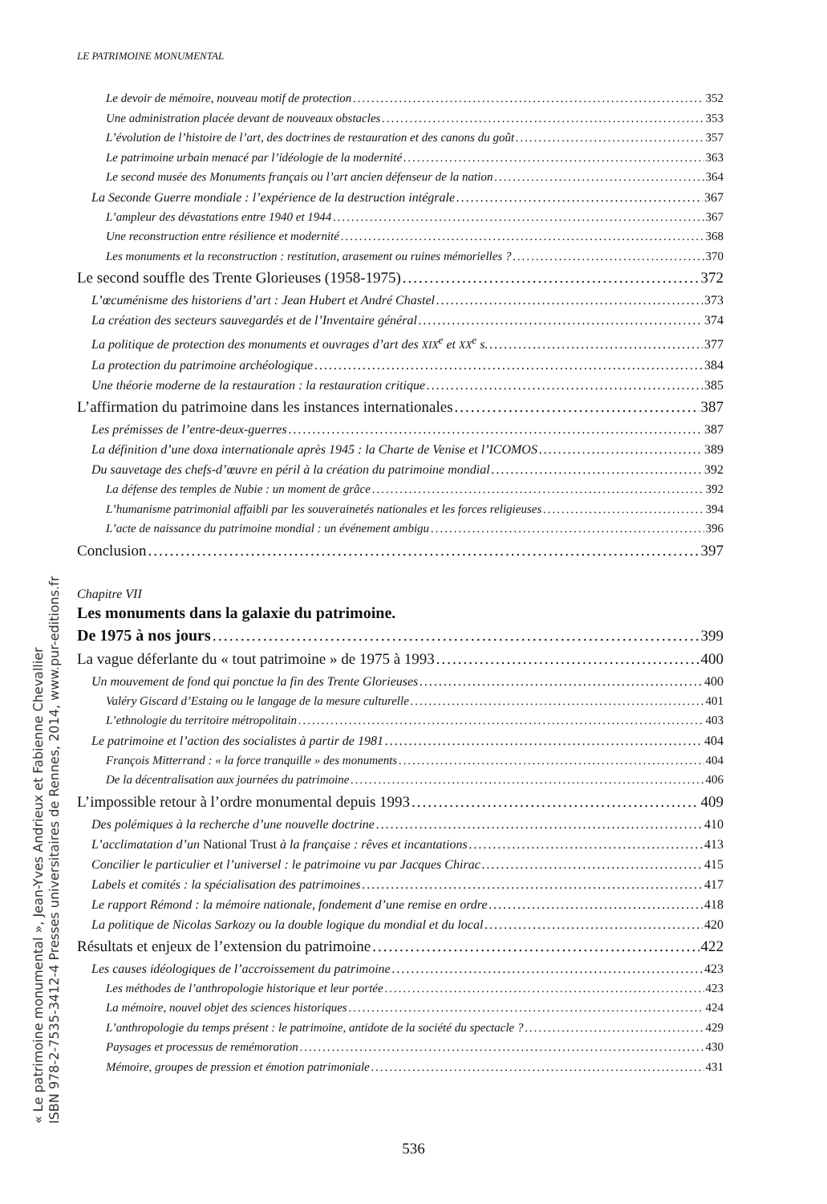LE PATRIMOINE MONUMENTAL
Le devoir de mémoire, nouveau motif de protection 352
Une administration placée devant de nouveaux obstacles 353
L’évolution de l’histoire de l’art, des doctrines de restauration et des canons du goût 357
Le patrimoine urbain menacé par l’idéologie de la modernité 363
Le second musée des Monuments français ou l’art ancien défenseur de la nation 364
La Seconde Guerre mondiale : l’expérience de la destruction intégrale 367
L’ampleur des dévastations entre 1940 et 1944 367
Une reconstruction entre résilience et modernité 368
Les monuments et la reconstruction : restitution, arasement ou ruines mémorielles ? 370
Le second souffle des Trente Glorieuses (1958-1975) 372
L’œcuménisme des historiens d’art : Jean Hubert et André Chastel 373
La création des secteurs sauvegardés et de l’Inventaire général 374
La politique de protection des monuments et ouvrages d’art des XIX<sup>e</sup> et XX<sup>e</sup> s. 377
La protection du patrimoine archéologique 384
Une théorie moderne de la restauration : la restauration critique 385
L’affirmation du patrimoine dans les instances internationales 387
Les prémisses de l’entre-deux-guerres 387
La définition d’une doxa internationale après 1945 : la Charte de Venise et l’ICOMOS 389
Du sauvetage des chefs-d’œuvre en péril à la création du patrimoine mondial 392
La défense des temples de Nubie : un moment de grâce 392
L’humanisme patrimonial affaibli par les souverainetés nationales et les forces religieuses 394
L’acte de naissance du patrimoine mondial : un événement ambigu 396
Conclusion 397
Chapitre VII
Les monuments dans la galaxie du patrimoine.
De 1975 à nos jours 399
La vague déferlante du « tout patrimoine » de 1975 à 1993 400
Un mouvement de fond qui ponctue la fin des Trente Glorieuses 400
Valéry Giscard d’Estaing ou le langage de la mesure culturelle 401
L’ethnologie du territoire métropolitain 403
Le patrimoine et l’action des socialistes à partir de 1981 404
François Mitterrand : « la force tranquille » des monuments 404
De la décentralisation aux journées du patrimoine 406
L’impossible retour à l’ordre monumental depuis 1993 409
Des polémiques à la recherche d’une nouvelle doctrine 410
L’acclimatation d’un National Trust à la française : rêves et incantations 413
Concilier le particulier et l’universel : le patrimoine vu par Jacques Chirac 415
Labels et comités : la spécialisation des patrimoines 417
Le rapport Rémond : la mémoire nationale, fondement d’une remise en ordre 418
La politique de Nicolas Sarkozy ou la double logique du mondial et du local 420
Résultats et enjeux de l’extension du patrimoine 422
Les causes idéologiques de l’accroissement du patrimoine 423
Les méthodes de l’anthropologie historique et leur portée 423
La mémoire, nouvel objet des sciences historiques 424
L’anthropologie du temps présent : le patrimoine, antidote de la société du spectacle ? 429
Paysages et processus de remémoration 430
Mémoire, groupes de pression et émotion patrimoniale 431
536
« Le patrimoine monumental », Jean-Yves Andrieux et Fabienne Chevallier
ISBN 978-2-7535-3412-4 Presses universitaires de Rennes, 2014, www.pur-editions.fr